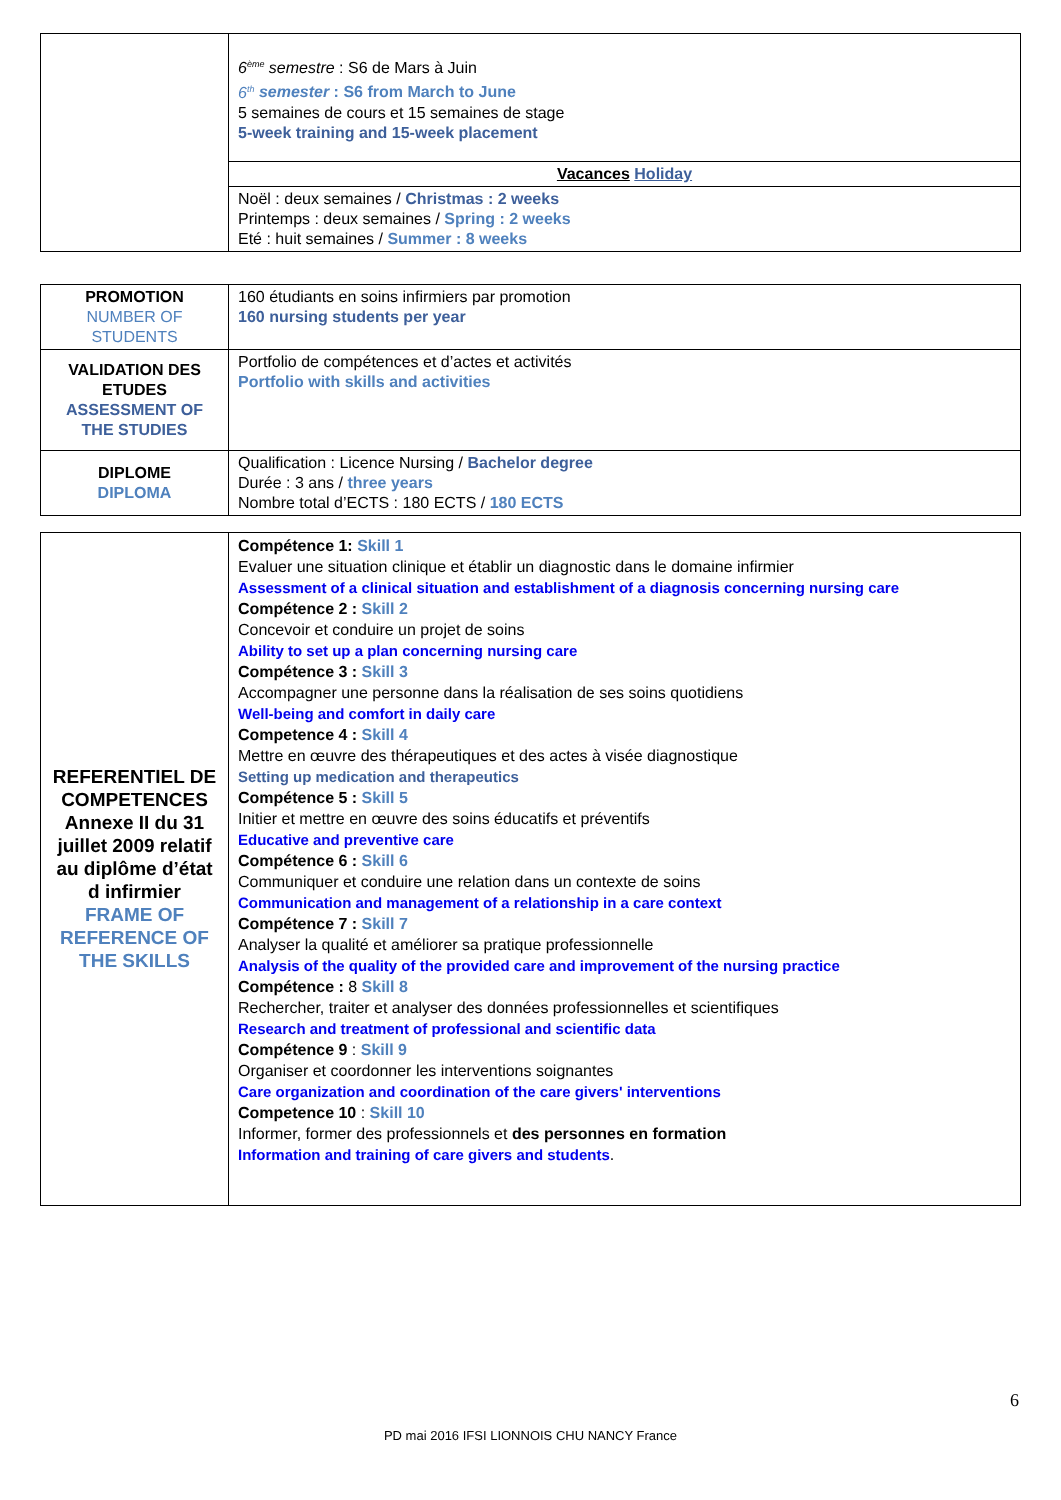| | 6<sup>ème</sup> semestre : S6 de Mars à Juin 6<sup>th</sup> semester : S6 from March to June 5 semaines de cours et 15 semaines de stage 5-week training and 15-week placement |
| | Vacances Holiday |
| | Noël : deux semaines / Christmas : 2 weeks Printemps : deux semaines / Spring : 2 weeks Eté : huit semaines / Summer : 8 weeks |
| PROMOTION NUMBER OF STUDENTS | 160 étudiants en soins infirmiers par promotion 160 nursing students per year |
| VALIDATION DES ETUDES ASSESSMENT OF THE STUDIES | Portfolio de compétences et d’actes et activités Portfolio with skills and activities |
| DIPLOME DIPLOMA | Qualification : Licence Nursing / Bachelor degree Durée : 3 ans / three years Nombre total d’ECTS : 180 ECTS / 180 ECTS |
| REFERENTIEL DE COMPETENCES Annexe II du 31 juillet 2009 relatif au diplôme d’état d infirmier FRAME OF REFERENCE OF THE SKILLS | Compétence 1: Skill 1 Evaluer une situation clinique et établir un diagnostic dans le domaine infirmier Assessment of a clinical situation and establishment of a diagnosis concerning nursing care Compétence 2 : Skill 2 Concevoir et conduire un projet de soins Ability to set up a plan concerning nursing care Compétence 3 : Skill 3 Accompagner une personne dans la réalisation de ses soins quotidiens Well-being and comfort in daily care Competence 4 : Skill 4 Mettre en œuvre des thérapeutiques et des actes à visée diagnostique Setting up medication and therapeutics Compétence 5 : Skill 5 Initier et mettre en œuvre des soins éducatifs et préventifs Educative and preventive care Compétence 6 : Skill 6 Communiquer et conduire une relation dans un contexte de soins Communication and management of a relationship in a care context Compétence 7 : Skill 7 Analyser la qualité et améliorer sa pratique professionnelle Analysis of the quality of the provided care and improvement of the nursing practice Compétence : 8 Skill 8 Rechercher, traiter et analyser des données professionnelles et scientifiques Research and treatment of professional and scientific data Compétence 9 : Skill 9 Organiser et coordonner les interventions soignantes Care organization and coordination of the care givers' interventions Competence 10 : Skill 10 Informer, former des professionnels et des personnes en formation Information and training of care givers and students . |
6
PD mai 2016 IFSI LIONNOIS CHU NANCY France